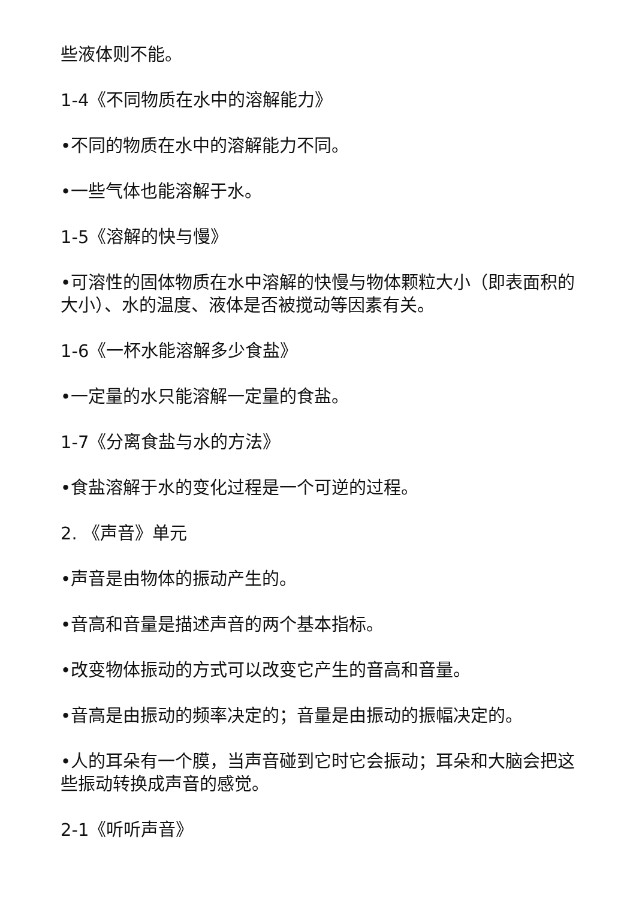些液体则不能。
1-4《不同物质在水中的溶解能力》
•不同的物质在水中的溶解能力不同。
•一些气体也能溶解于水。
1-5《溶解的快与慢》
•可溶性的固体物质在水中溶解的快慢与物体颗粒大小（即表面积的大小）、水的温度、液体是否被搅动等因素有关。
1-6《一杯水能溶解多少食盐》
•一定量的水只能溶解一定量的食盐。
1-7《分离食盐与水的方法》
•食盐溶解于水的变化过程是一个可逆的过程。
2. 《声音》单元
•声音是由物体的振动产生的。
•音高和音量是描述声音的两个基本指标。
•改变物体振动的方式可以改变它产生的音高和音量。
•音高是由振动的频率决定的；音量是由振动的振幅决定的。
•人的耳朵有一个膜，当声音碰到它时它会振动；耳朵和大脑会把这些振动转换成声音的感觉。
2-1《听听声音》